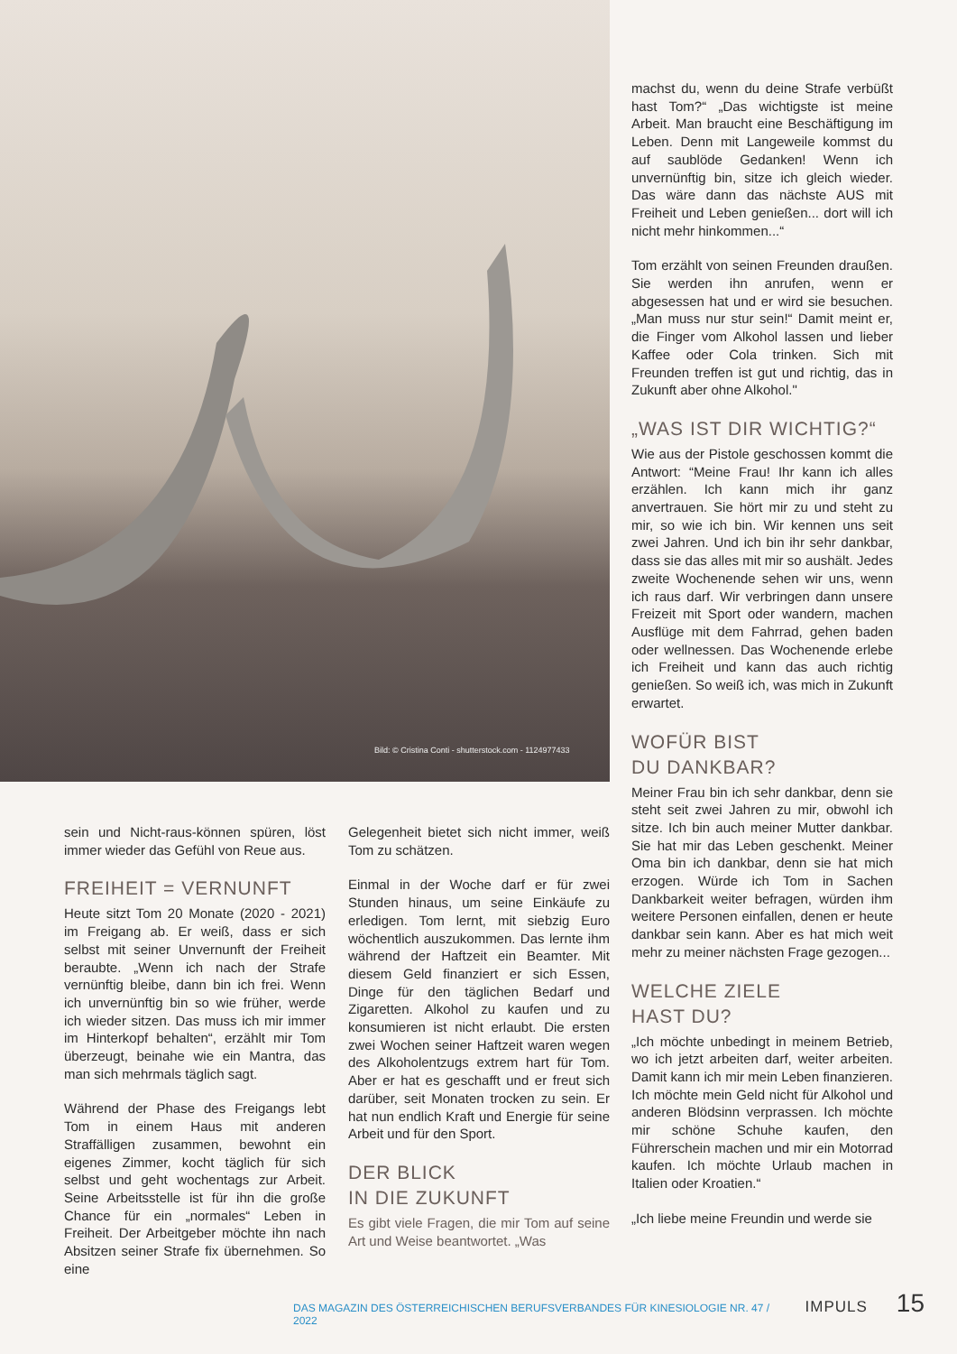Bild: © Cristina Conti - shutterstock.com - 1124977433
sein und Nicht-raus-können spüren, löst immer wieder das Gefühl von Reue aus.
FREIHEIT = VERNUNFT
Heute sitzt Tom 20 Monate (2020 - 2021) im Freigang ab. Er weiß, dass er sich selbst mit seiner Unvernunft der Freiheit beraubte. „Wenn ich nach der Strafe vernünftig bleibe, dann bin ich frei. Wenn ich unvernünftig bin so wie früher, werde ich wieder sitzen. Das muss ich mir immer im Hinterkopf behalten“, erzählt mir Tom überzeugt, beinahe wie ein Mantra, das man sich mehrmals täglich sagt.
Während der Phase des Freigangs lebt Tom in einem Haus mit anderen Straffälligen zusammen, bewohnt ein eigenes Zimmer, kocht täglich für sich selbst und geht wochentags zur Arbeit. Seine Arbeitsstelle ist für ihn die große Chance für ein „normales“ Leben in Freiheit. Der Arbeitgeber möchte ihn nach Absitzen seiner Strafe fix übernehmen. So eine
Gelegenheit bietet sich nicht immer, weiß Tom zu schätzen.
Einmal in der Woche darf er für zwei Stunden hinaus, um seine Einkäufe zu erledigen. Tom lernt, mit siebzig Euro wöchentlich auszukommen. Das lernte ihm während der Haftzeit ein Beamter. Mit diesem Geld finanziert er sich Essen, Dinge für den täglichen Bedarf und Zigaretten. Alkohol zu kaufen und zu konsumieren ist nicht erlaubt. Die ersten zwei Wochen seiner Haftzeit waren wegen des Alkoholentzugs extrem hart für Tom. Aber er hat es geschafft und er freut sich darüber, seit Monaten trocken zu sein. Er hat nun endlich Kraft und Energie für seine Arbeit und für den Sport.
DER BLICK
IN DIE ZUKUNFT
Es gibt viele Fragen, die mir Tom auf seine Art und Weise beantwortet. „Was
machst du, wenn du deine Strafe verbüßt hast Tom?“ „Das wichtigste ist meine Arbeit. Man braucht eine Beschäftigung im Leben. Denn mit Langeweile kommst du auf saublöde Gedanken! Wenn ich unvernünftig bin, sitze ich gleich wieder. Das wäre dann das nächste AUS mit Freiheit und Leben genießen... dort will ich nicht mehr hinkommen...“
Tom erzählt von seinen Freunden draußen. Sie werden ihn anrufen, wenn er abgesessen hat und er wird sie besuchen. „Man muss nur stur sein!“ Damit meint er, die Finger vom Alkohol lassen und lieber Kaffee oder Cola trinken. Sich mit Freunden treffen ist gut und richtig, das in Zukunft aber ohne Alkohol."
„WAS IST DIR WICHTIG?“
Wie aus der Pistole geschossen kommt die Antwort: “Meine Frau! Ihr kann ich alles erzählen. Ich kann mich ihr ganz anvertrauen. Sie hört mir zu und steht zu mir, so wie ich bin. Wir kennen uns seit zwei Jahren. Und ich bin ihr sehr dankbar, dass sie das alles mit mir so aushält. Jedes zweite Wochenende sehen wir uns, wenn ich raus darf. Wir verbringen dann unsere Freizeit mit Sport oder wandern, machen Ausflüge mit dem Fahrrad, gehen baden oder wellnessen. Das Wochenende erlebe ich Freiheit und kann das auch richtig genießen. So weiß ich, was mich in Zukunft erwartet.
WOFÜR BIST
DU DANKBAR?
Meiner Frau bin ich sehr dankbar, denn sie steht seit zwei Jahren zu mir, obwohl ich sitze. Ich bin auch meiner Mutter dankbar. Sie hat mir das Leben geschenkt. Meiner Oma bin ich dankbar, denn sie hat mich erzogen. Würde ich Tom in Sachen Dankbarkeit weiter befragen, würden ihm weitere Personen einfallen, denen er heute dankbar sein kann. Aber es hat mich weit mehr zu meiner nächsten Frage gezogen...
WELCHE ZIELE
HAST DU?
„Ich möchte unbedingt in meinem Betrieb, wo ich jetzt arbeiten darf, weiter arbeiten. Damit kann ich mir mein Leben finanzieren. Ich möchte mein Geld nicht für Alkohol und anderen Blödsinn verprassen. Ich möchte mir schöne Schuhe kaufen, den Führerschein machen und mir ein Motorrad kaufen. Ich möchte Urlaub machen in Italien oder Kroatien.“
„Ich liebe meine Freundin und werde sie
DAS MAGAZIN DES ÖSTERREICHISCHEN BERUFSVERBANDES FÜR KINESIOLOGIE NR. 47 / 2022 IMPULS 15